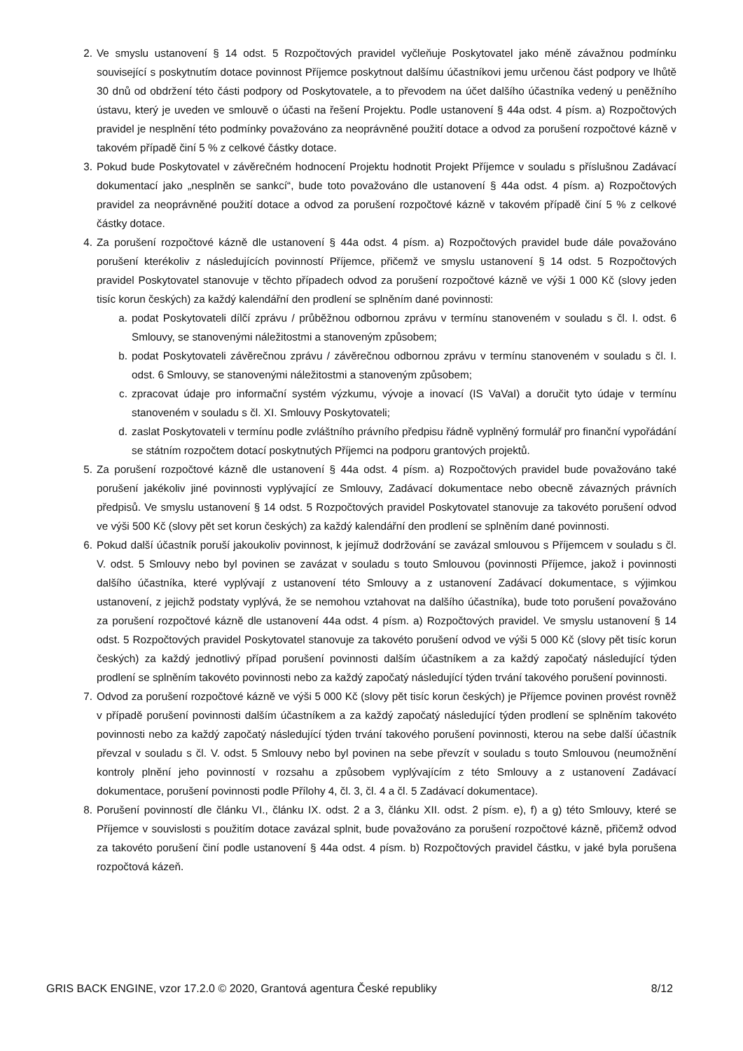2. Ve smyslu ustanovení § 14 odst. 5 Rozpočtových pravidel vyčleňuje Poskytovatel jako méně závažnou podmínku související s poskytnutím dotace povinnost Příjemce poskytnout dalšímu účastníkovi jemu určenou část podpory ve lhůtě 30 dnů od obdržení této části podpory od Poskytovatele, a to převodem na účet dalšího účastníka vedený u peněžního ústavu, který je uveden ve smlouvě o účasti na řešení Projektu. Podle ustanovení § 44a odst. 4 písm. a) Rozpočtových pravidel je nesplnění této podmínky považováno za neoprávněné použití dotace a odvod za porušení rozpočtové kázně v takovém případě činí 5 % z celkové částky dotace.
3. Pokud bude Poskytovatel v závěrečném hodnocení Projektu hodnotit Projekt Příjemce v souladu s příslušnou Zadávací dokumentací jako „nesplněn se sankcí“, bude toto považováno dle ustanovení § 44a odst. 4 písm. a) Rozpočtových pravidel za neoprávněné použití dotace a odvod za porušení rozpočtové kázně v takovém případě činí 5 % z celkové částky dotace.
4. Za porušení rozpočtové kázně dle ustanovení § 44a odst. 4 písm. a) Rozpočtových pravidel bude dále považováno porušení kterékoliv z následujících povinností Příjemce, přičemž ve smyslu ustanovení § 14 odst. 5 Rozpočtových pravidel Poskytovatel stanovuje v těchto případech odvod za porušení rozpočtové kázně ve výši 1 000 Kč (slovy jeden tisíc korun českých) za každý kalendářní den prodlení se splněním dané povinnosti:
a. podat Poskytovateli dílčí zprávu / průběžnou odbornou zprávu v termínu stanoveném v souladu s čl. I. odst. 6 Smlouvy, se stanovenými náležitostmi a stanoveným způsobem;
b. podat Poskytovateli závěrečnou zprávu / závěrečnou odbornou zprávu v termínu stanoveném v souladu s čl. I. odst. 6 Smlouvy, se stanovenými náležitostmi a stanoveným způsobem;
c. zpracovat údaje pro informační systém výzkumu, vývoje a inovací (IS VaVaI) a doručit tyto údaje v termínu stanoveném v souladu s čl. XI. Smlouvy Poskytovateli;
d. zaslat Poskytovateli v termínu podle zvláštního právního předpisu řádně vyplněný formulář pro finanční vypořádání se státním rozpočtem dotací poskytnutých Příjemci na podporu grantových projektů.
5. Za porušení rozpočtové kázně dle ustanovení § 44a odst. 4 písm. a) Rozpočtových pravidel bude považováno také porušení jakékoliv jiné povinnosti vyplývající ze Smlouvy, Zadávací dokumentace nebo obecně závazných právních předpisů. Ve smyslu ustanovení § 14 odst. 5 Rozpočtových pravidel Poskytovatel stanovuje za takovéto porušení odvod ve výši 500 Kč (slovy pět set korun českých) za každý kalendářní den prodlení se splněním dané povinnosti.
6. Pokud další účastník poruší jakoukoliv povinnost, k jejímuž dodržování se zavázal smlouvou s Příjemcem v souladu s čl. V. odst. 5 Smlouvy nebo byl povinen se zavázat v souladu s touto Smlouvou (povinnosti Příjemce, jakož i povinnosti dalšího účastníka, které vyplývají z ustanovení této Smlouvy a z ustanovení Zadávací dokumentace, s výjimkou ustanovení, z jejichž podstaty vyplývá, že se nemohou vztahovat na dalšího účastníka), bude toto porušení považováno za porušení rozpočtové kázně dle ustanovení 44a odst. 4 písm. a) Rozpočtových pravidel. Ve smyslu ustanovení § 14 odst. 5 Rozpočtových pravidel Poskytovatel stanovuje za takovéto porušení odvod ve výši 5 000 Kč (slovy pět tisíc korun českých) za každý jednotlivý případ porušení povinnosti dalším účastníkem a za každý započatý následující týden prodlení se splněním takovéto povinnosti nebo za každý započatý následující týden trvání takového porušení povinnosti.
7. Odvod za porušení rozpočtové kázně ve výši 5 000 Kč (slovy pět tisíc korun českých) je Příjemce povinen provést rovněž v případě porušení povinnosti dalším účastníkem a za každý započatý následující týden prodlení se splněním takovéto povinnosti nebo za každý započatý následující týden trvání takového porušení povinnosti, kterou na sebe další účastník převzal v souladu s čl. V. odst. 5 Smlouvy nebo byl povinen na sebe převzít v souladu s touto Smlouvou (neumožnění kontroly plnění jeho povinností v rozsahu a způsobem vyplývajícím z této Smlouvy a z ustanovení Zadávací dokumentace, porušení povinnosti podle Přílohy 4, čl. 3, čl. 4 a čl. 5 Zadávací dokumentace).
8. Porušení povinností dle článku VI., článku IX. odst. 2 a 3, článku XII. odst. 2 písm. e), f) a g) této Smlouvy, které se Příjemce v souvislosti s použitím dotace zavázal splnit, bude považováno za porušení rozpočtové kázně, přičemž odvod za takovéto porušení činí podle ustanovení § 44a odst. 4 písm. b) Rozpočtových pravidel částku, v jaké byla porušena rozpočtová kázeň.
GRIS BACK ENGINE, vzor 17.2.0 © 2020, Grantová agentura České republiky 8/12